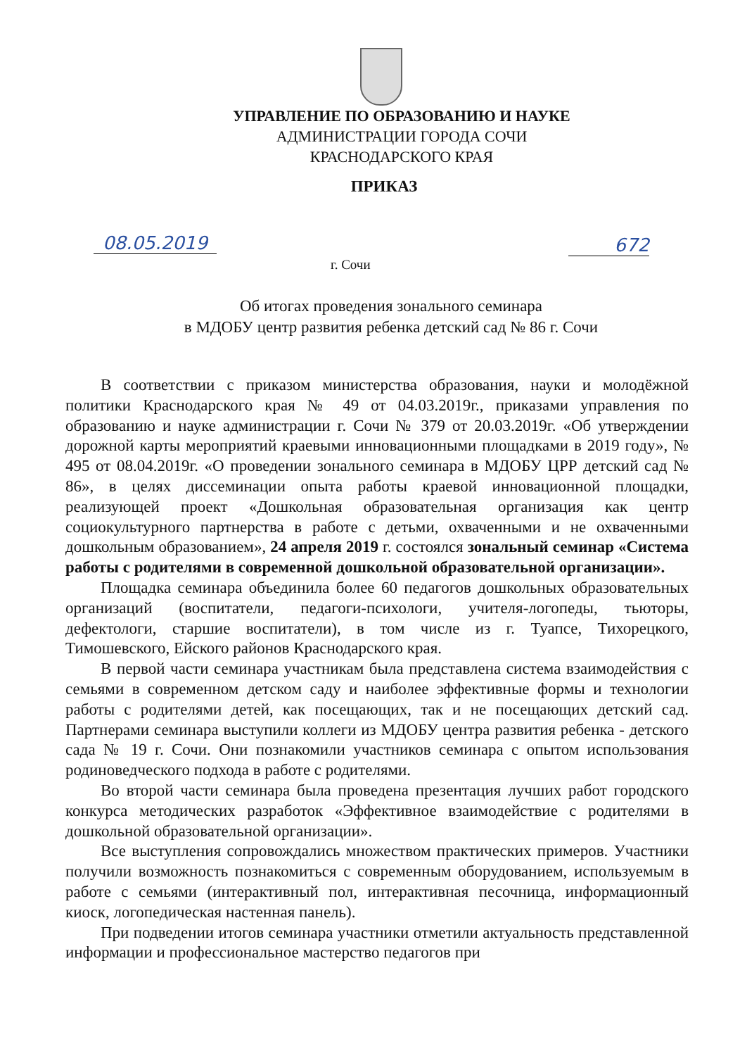УПРАВЛЕНИЕ ПО ОБРАЗОВАНИЮ И НАУКЕ
АДМИНИСТРАЦИИ ГОРОДА СОЧИ
КРАСНОДАРСКОГО КРАЯ
ПРИКАЗ
08.05.2019 672
г. Сочи
Об итогах проведения зонального семинара
в МДОБУ центр развития ребенка детский сад № 86 г. Сочи
В соответствии с приказом министерства образования, науки и молодёжной политики Краснодарского края № 49 от 04.03.2019г., приказами управления по образованию и науке администрации г. Сочи № 379 от 20.03.2019г. «Об утверждении дорожной карты мероприятий краевыми инновационными площадками в 2019 году», № 495 от 08.04.2019г. «О проведении зонального семинара в МДОБУ ЦРР детский сад № 86», в целях диссеминации опыта работы краевой инновационной площадки, реализующей проект «Дошкольная образовательная организация как центр социокультурного партнерства в работе с детьми, охваченными и не охваченными дошкольным образованием», 24 апреля 2019 г. состоялся зональный семинар «Система работы с родителями в современной дошкольной образовательной организации».
Площадка семинара объединила более 60 педагогов дошкольных образовательных организаций (воспитатели, педагоги-психологи, учителя-логопеды, тьюторы, дефектологи, старшие воспитатели), в том числе из г. Туапсе, Тихорецкого, Тимошевского, Ейского районов Краснодарского края.
В первой части семинара участникам была представлена система взаимодействия с семьями в современном детском саду и наиболее эффективные формы и технологии работы с родителями детей, как посещающих, так и не посещающих детский сад. Партнерами семинара выступили коллеги из МДОБУ центра развития ребенка - детского сада № 19 г. Сочи. Они познакомили участников семинара с опытом использования родиноведческого подхода в работе с родителями.
Во второй части семинара была проведена презентация лучших работ городского конкурса методических разработок «Эффективное взаимодействие с родителями в дошкольной образовательной организации».
Все выступления сопровождались множеством практических примеров. Участники получили возможность познакомиться с современным оборудованием, используемым в работе с семьями (интерактивный пол, интерактивная песочница, информационный киоск, логопедическая настенная панель).
При подведении итогов семинара участники отметили актуальность представленной информации и профессиональное мастерство педагогов при